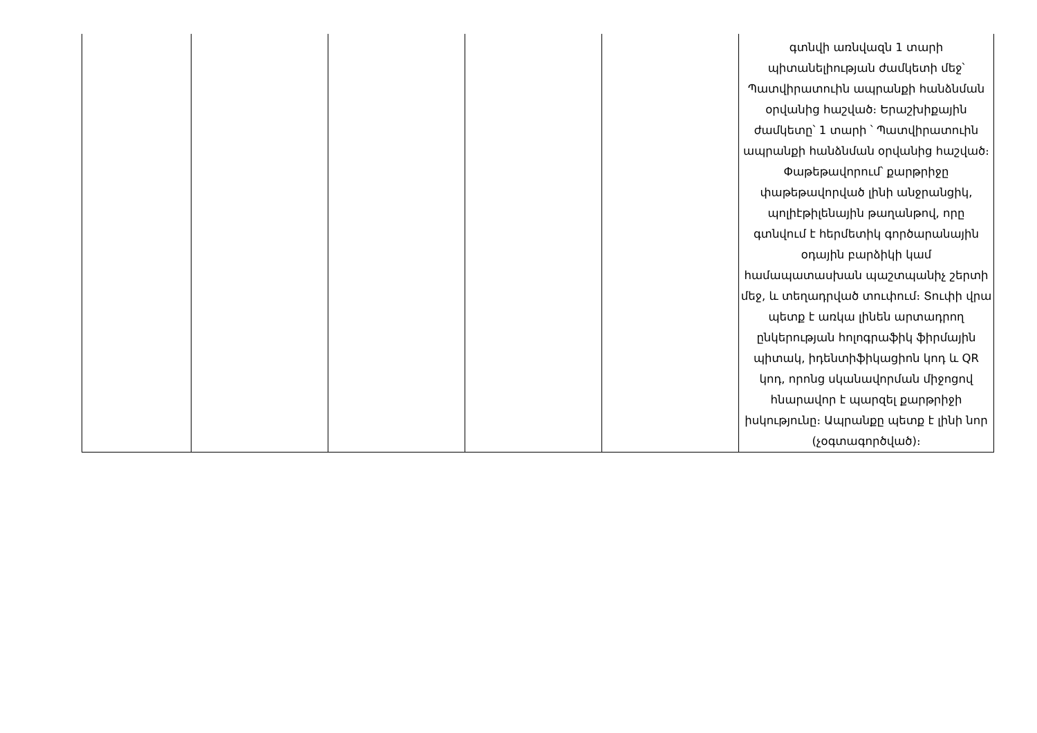| | | | | | գտնվի առնվազն 1 տարի պիտանելիության ժամկետի մեջ՝ Պատվիրատուին ապրանքի հանձնման օրվանից հաշված։ Երաշխիքային ժամկետը՝ 1 տարի ՝ Պատվիրատուին ապրանքի հանձնման օրվանից հաշված։ Փաթեթավորում՝ քարթրիջը փաթեթավորված լինի անջրանցիկ, պոլիէթիլենային թաղանթով, որը գտնվում է հերմետիկ գործարանային օդային բարձիկի կամ համապատասխան պաշտպանիչ շերտի մեջ, և տեղադրված տուփում։ Տուփի վրա պետք է առկա լինեն արտադրող ընկերության հոլոգրաֆիկ ֆիրմային պիտակ, իդենտիֆիկացիոն կոդ և QR կոդ, որոնց սկանավորման միջոցով հնարավոր է պարզել քարթրիջի իսկությունը։ Ապրանքը պետք է լինի նոր (չօգտագործված)։ |